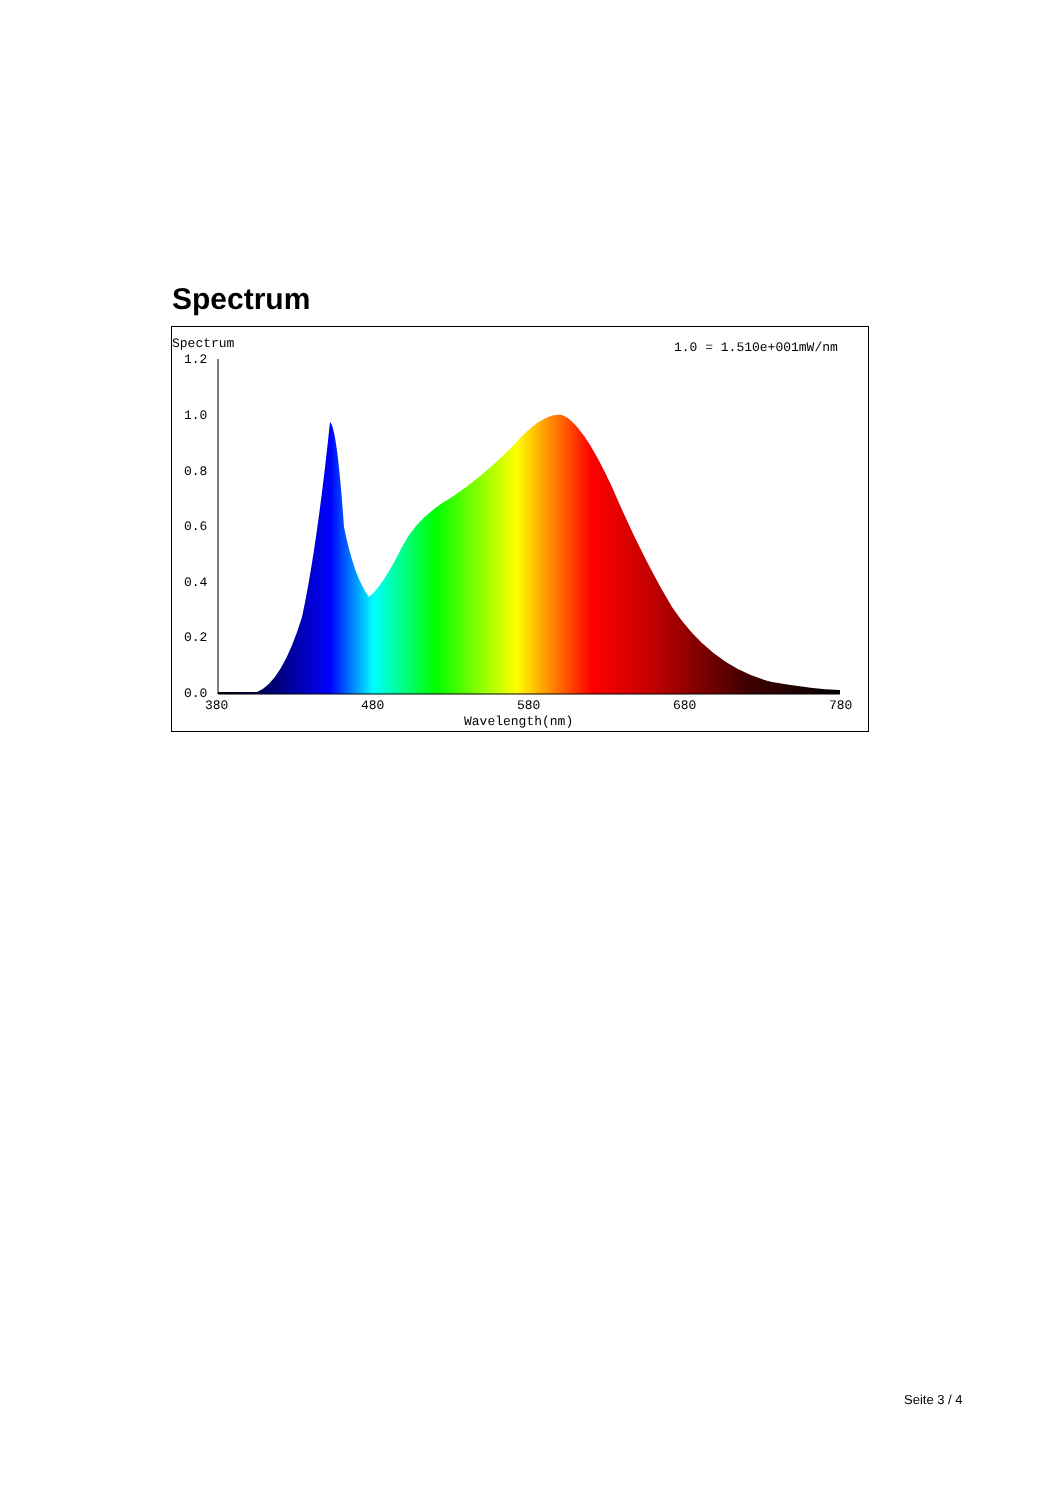Spectrum
Spectrum
1.0 = 1.510e+001mW/nm
1.2
1.0
0.8
0.6
0.4
0.2
0.0
380
480
580
680
780
Wavelength(nm)
Seite 3 / 4